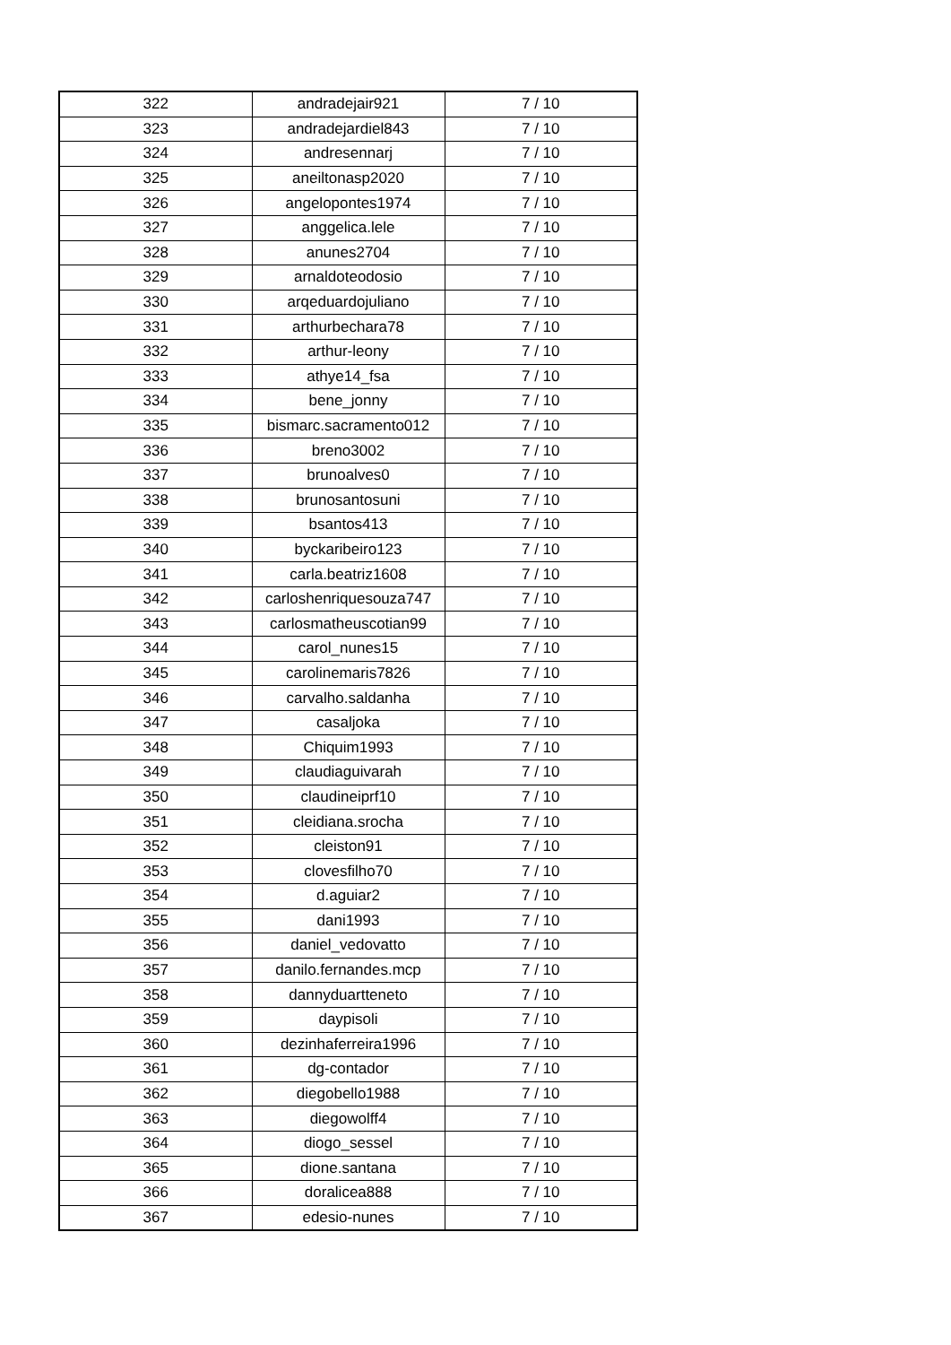| 322 | andradejair921 | 7 / 10 |
| 323 | andradejardiel843 | 7 / 10 |
| 324 | andresennarj | 7 / 10 |
| 325 | aneiltonasp2020 | 7 / 10 |
| 326 | angelopontes1974 | 7 / 10 |
| 327 | anggelica.lele | 7 / 10 |
| 328 | anunes2704 | 7 / 10 |
| 329 | arnaldoteodosio | 7 / 10 |
| 330 | arqeduardojuliano | 7 / 10 |
| 331 | arthurbechara78 | 7 / 10 |
| 332 | arthur-leony | 7 / 10 |
| 333 | athye14_fsa | 7 / 10 |
| 334 | bene_jonny | 7 / 10 |
| 335 | bismarc.sacramento012 | 7 / 10 |
| 336 | breno3002 | 7 / 10 |
| 337 | brunoalves0 | 7 / 10 |
| 338 | brunosantosuni | 7 / 10 |
| 339 | bsantos413 | 7 / 10 |
| 340 | byckaribeiro123 | 7 / 10 |
| 341 | carla.beatriz1608 | 7 / 10 |
| 342 | carloshenriquesouza747 | 7 / 10 |
| 343 | carlosmatheuscotian99 | 7 / 10 |
| 344 | carol_nunes15 | 7 / 10 |
| 345 | carolinemaris7826 | 7 / 10 |
| 346 | carvalho.saldanha | 7 / 10 |
| 347 | casaljoka | 7 / 10 |
| 348 | Chiquim1993 | 7 / 10 |
| 349 | claudiaguivarah | 7 / 10 |
| 350 | claudineiprf10 | 7 / 10 |
| 351 | cleidiana.srocha | 7 / 10 |
| 352 | cleiston91 | 7 / 10 |
| 353 | clovesfilho70 | 7 / 10 |
| 354 | d.aguiar2 | 7 / 10 |
| 355 | dani1993 | 7 / 10 |
| 356 | daniel_vedovatto | 7 / 10 |
| 357 | danilo.fernandes.mcp | 7 / 10 |
| 358 | dannyduartteneto | 7 / 10 |
| 359 | daypisoli | 7 / 10 |
| 360 | dezinhaferreira1996 | 7 / 10 |
| 361 | dg-contador | 7 / 10 |
| 362 | diegobello1988 | 7 / 10 |
| 363 | diegowolff4 | 7 / 10 |
| 364 | diogo_sessel | 7 / 10 |
| 365 | dione.santana | 7 / 10 |
| 366 | doralicea888 | 7 / 10 |
| 367 | edesio-nunes | 7 / 10 |